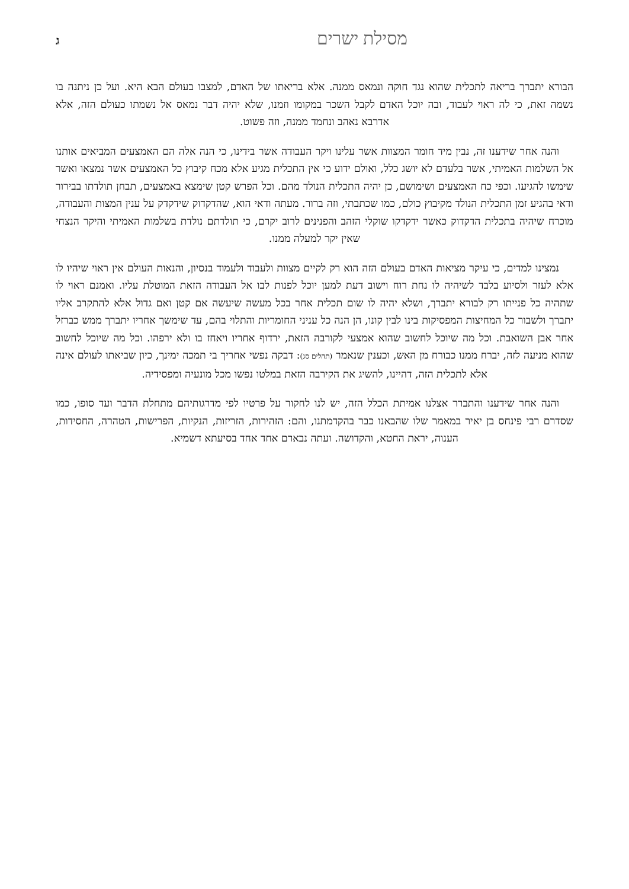מסילת ישרים ג
הבורא יתברך בריאה לתכלית שהוא נגד חוקה ונמאס ממנה. אלא בריאתו של האדם, למצבו בעולם הבא היא. ועל כן ניתנה בו נשמה זאת, כי לה ראוי לעבוד, ובה יוכל האדם לקבל השכר במקומו וזמנו, שלא יהיה דבר נמאס אל נשמתו כעולם הזה, אלא אדרבא נאהב ונחמד ממנה, וזה פשוט.
והנה אחר שידענו זה, נבין מיד חומר המצוות אשר עלינו ויקר העבודה אשר בידינו, כי הנה אלה הם האמצעים המביאים אותנו אל השלמות האמיתי, אשר בלעדם לא יושג כלל, ואולם ידוע כי אין התכלית מגיע אלא מכח קיבוץ כל האמצעים אשר נמצאו ואשר שימשו להגיעו. וכפי כח האמצעים ושימושם, כן יהיה התכלית הנולד מהם. וכל הפרש קטן שימצא באמצעים, תבחן תולדתו בבירור ודאי בהגיע זמן התכלית הנולד מקיבוץ כולם, כמו שכתבתי, וזה ברור. מעתה ודאי הוא, שהדקדוק שידקדק על ענין המצות והעבודה, מוכרח שיהיה בתכלית הדקדוק כאשר ידקדקו שוקלי הזהב והפנינים לרוב יקרם, כי תולדתם נולדת בשלמות האמיתי והיקר הנצחי שאין יקר למעלה ממנו.
נמצינו למדים, כי עיקר מציאות האדם בעולם הזה הוא רק לקיים מצוות ולעבוד ולעמוד בנסיון, והנאות העולם אין ראוי שיהיו לו אלא לעזר ולסיוע בלבד לשיהיה לו נחת רוח וישוב דעת למען יוכל לפנות לבו אל העבודה הזאת המוטלת עליו. ואמנם ראוי לו שתהיה כל פנייתו רק לבורא יתברך, ושלא יהיה לו שום תכלית אחר בכל מעשה שיעשה אם קטן ואם גדול אלא להתקרב אליו יתברך ולשבור כל המחיצות המפסיקות בינו לבין קונו, הן הנה כל עניני החומריות והתלוי בהם, עד שימשך אחריו יתברך ממש כברזל אחר אבן השואבת. וכל מה שיוכל לחשוב שהוא אמצעי לקורבה הזאת, ירדוף אחריו ויאחז בו ולא ירפהו. וכל מה שיוכל לחשוב שהוא מניעה לזה, יברח ממנו כבורח מן האש, וכענין שנאמר (תהלים סג): דבקה נפשי אחריך בי תמכה ימינך, כיון שביאתו לעולם אינה אלא לתכלית הזה, דהיינו, להשיג את הקירבה הזאת במלטו נפשו מכל מונעיה ומפסידיה.
והנה אחר שידענו והתברר אצלנו אמיתת הכלל הזה, יש לנו לחקור על פרטיו לפי מדרגותיהם מתחלת הדבר ועד סופו, כמו שסדרם רבי פינחס בן יאיר במאמר שלו שהבאנו כבר בהקדמתנו, והם: הזהירות, הזריזות, הנקיות, הפרישות, הטהרה, החסידות, הענוה, יראת החטא, והקדושה. ועתה נבארם אחד אחד בסיעתא דשמיא.